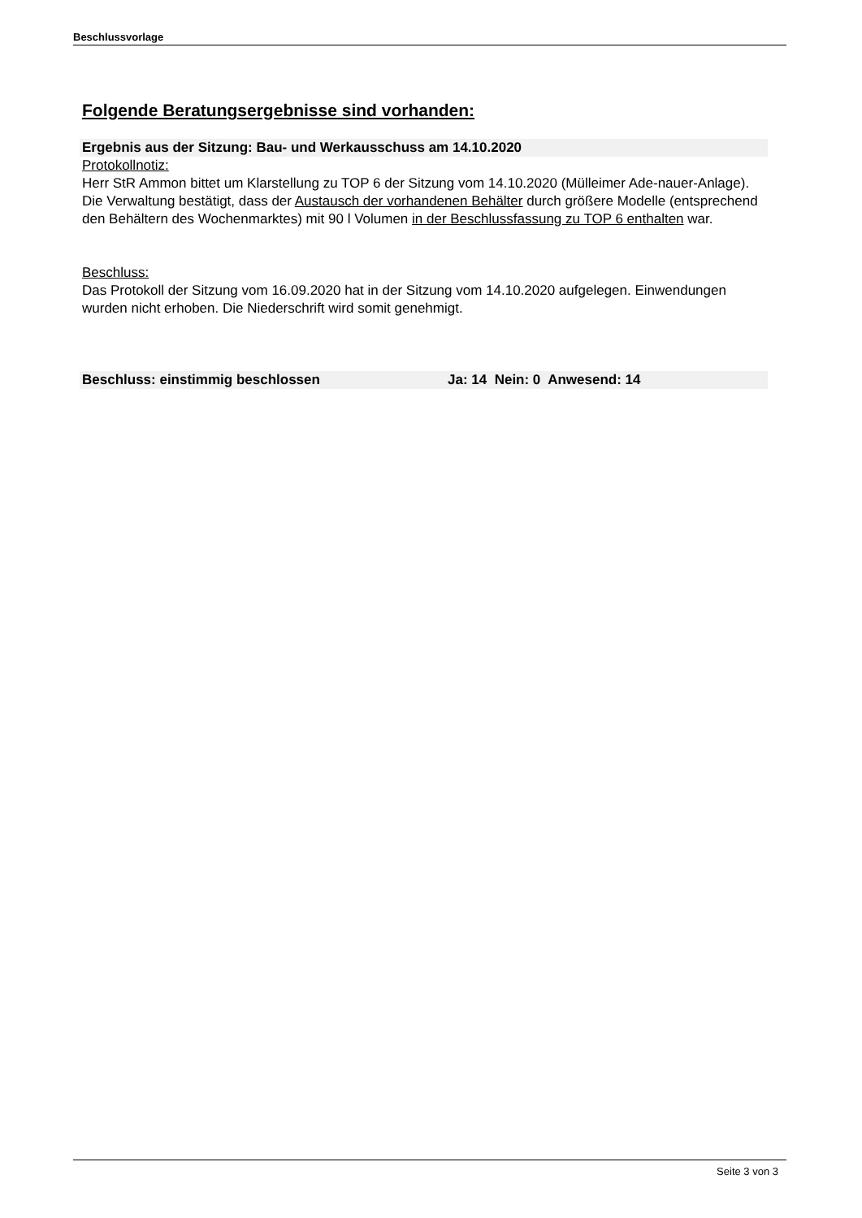Beschlussvorlage
Folgende Beratungsergebnisse sind vorhanden:
Ergebnis aus der Sitzung: Bau- und Werkausschuss am 14.10.2020
Protokollnotiz:
Herr StR Ammon bittet um Klarstellung zu TOP 6 der Sitzung vom 14.10.2020 (Mülleimer Ade-nauer-Anlage).
Die Verwaltung bestätigt, dass der Austausch der vorhandenen Behälter durch größere Modelle (entsprechend den Behältern des Wochenmarktes) mit 90 l Volumen in der Beschlussfassung zu TOP 6 enthalten war.
Beschluss:
Das Protokoll der Sitzung vom 16.09.2020 hat in der Sitzung vom 14.10.2020 aufgelegen. Einwendungen wurden nicht erhoben. Die Niederschrift wird somit genehmigt.
Beschluss: einstimmig beschlossen Ja: 14 Nein: 0 Anwesend: 14
Seite 3 von 3